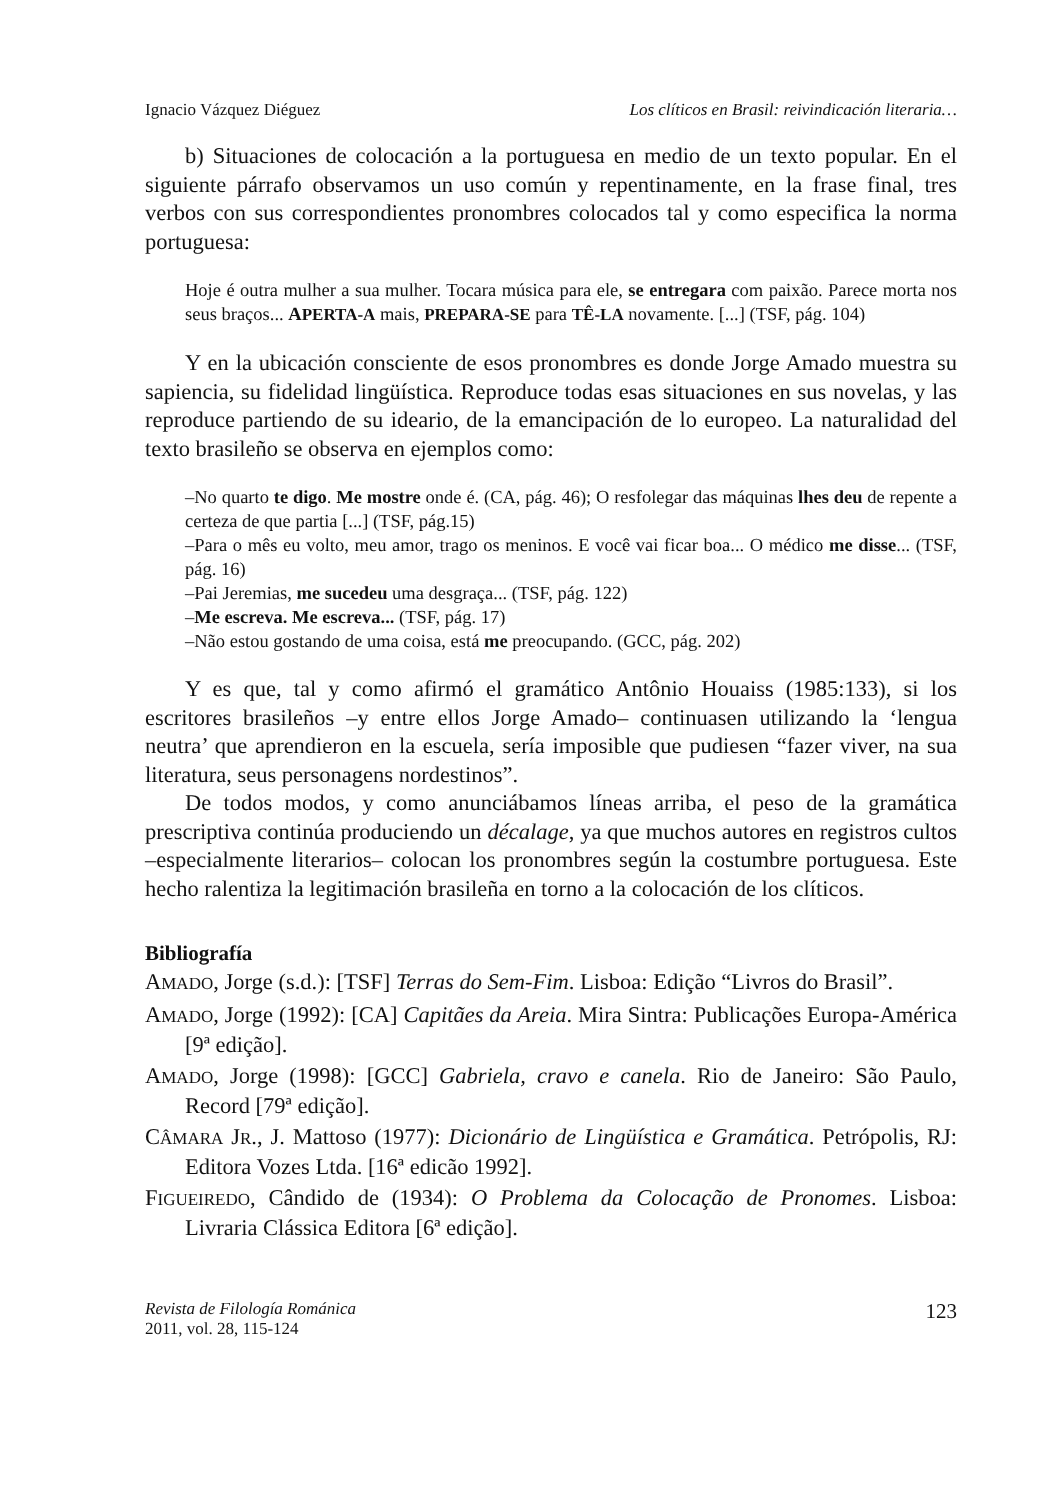Ignacio Vázquez Diéguez Los clíticos en Brasil: reivindicación literaria…
b) Situaciones de colocación a la portuguesa en medio de un texto popular. En el siguiente párrafo observamos un uso común y repentinamente, en la frase final, tres verbos con sus correspondientes pronombres colocados tal y como especifica la norma portuguesa:
Hoje é outra mulher a sua mulher. Tocara música para ele, se entregara com paixão. Parece morta nos seus braços... APERTA-A mais, PREPARA-SE para TÊ-LA novamente. [...] (TSF, pág. 104)
Y en la ubicación consciente de esos pronombres es donde Jorge Amado muestra su sapiencia, su fidelidad lingüística. Reproduce todas esas situaciones en sus novelas, y las reproduce partiendo de su ideario, de la emancipación de lo europeo. La naturalidad del texto brasileño se observa en ejemplos como:
–No quarto te digo. Me mostre onde é. (CA, pág. 46); O resfolegar das máquinas lhes deu de repente a certeza de que partia [...] (TSF, pág.15)
–Para o mês eu volto, meu amor, trago os meninos. E você vai ficar boa... O médico me disse... (TSF, pág. 16)
–Pai Jeremias, me sucedeu uma desgraça... (TSF, pág. 122)
–Me escreva. Me escreva... (TSF, pág. 17)
–Não estou gostando de uma coisa, está me preocupando. (GCC, pág. 202)
Y es que, tal y como afirmó el gramático Antônio Houaiss (1985:133), si los escritores brasileños –y entre ellos Jorge Amado– continuasen utilizando la ‘lengua neutra’ que aprendieron en la escuela, sería imposible que pudiesen “fazer viver, na sua literatura, seus personagens nordestinos”.
De todos modos, y como anunciábamos líneas arriba, el peso de la gramática prescriptiva continúa produciendo un décalage, ya que muchos autores en registros cultos –especialmente literarios– colocan los pronombres según la costumbre portuguesa. Este hecho ralentiza la legitimación brasileña en torno a la colocación de los clíticos.
Bibliografía
AMADO, Jorge (s.d.): [TSF] Terras do Sem-Fim. Lisboa: Edição “Livros do Brasil”.
AMADO, Jorge (1992): [CA] Capitães da Areia. Mira Sintra: Publicações Europa-América [9ª edição].
AMADO, Jorge (1998): [GCC] Gabriela, cravo e canela. Rio de Janeiro: São Paulo, Record [79ª edição].
CÂMARA JR., J. Mattoso (1977): Dicionário de Lingüística e Gramática. Petrópolis, RJ: Editora Vozes Ltda. [16ª edicão 1992].
FIGUEIREDO, Cândido de (1934): O Problema da Colocação de Pronomes. Lisboa: Livraria Clássica Editora [6ª edição].
Revista de Filología Románica
2011, vol. 28, 115-124
123